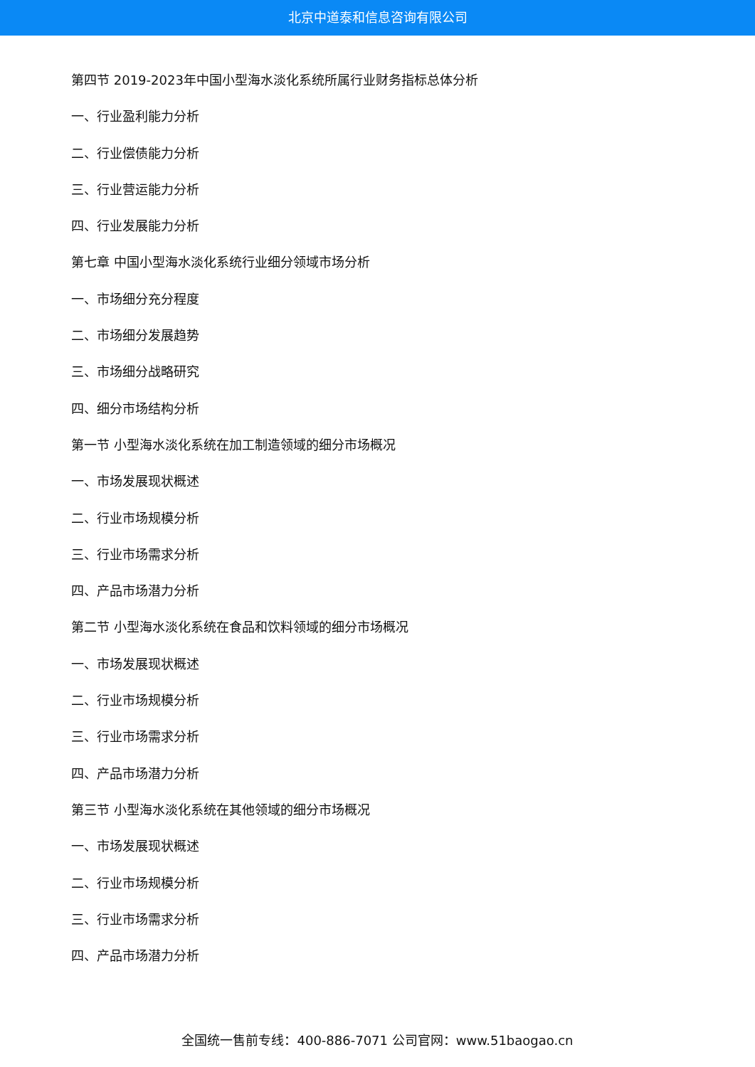北京中道泰和信息咨询有限公司
第四节 2019-2023年中国小型海水淡化系统所属行业财务指标总体分析
一、行业盈利能力分析
二、行业偿债能力分析
三、行业营运能力分析
四、行业发展能力分析
第七章 中国小型海水淡化系统行业细分领域市场分析
一、市场细分充分程度
二、市场细分发展趋势
三、市场细分战略研究
四、细分市场结构分析
第一节 小型海水淡化系统在加工制造领域的细分市场概况
一、市场发展现状概述
二、行业市场规模分析
三、行业市场需求分析
四、产品市场潜力分析
第二节 小型海水淡化系统在食品和饮料领域的细分市场概况
一、市场发展现状概述
二、行业市场规模分析
三、行业市场需求分析
四、产品市场潜力分析
第三节 小型海水淡化系统在其他领域的细分市场概况
一、市场发展现状概述
二、行业市场规模分析
三、行业市场需求分析
四、产品市场潜力分析
全国统一售前专线：400-886-7071 公司官网：www.51baogao.cn